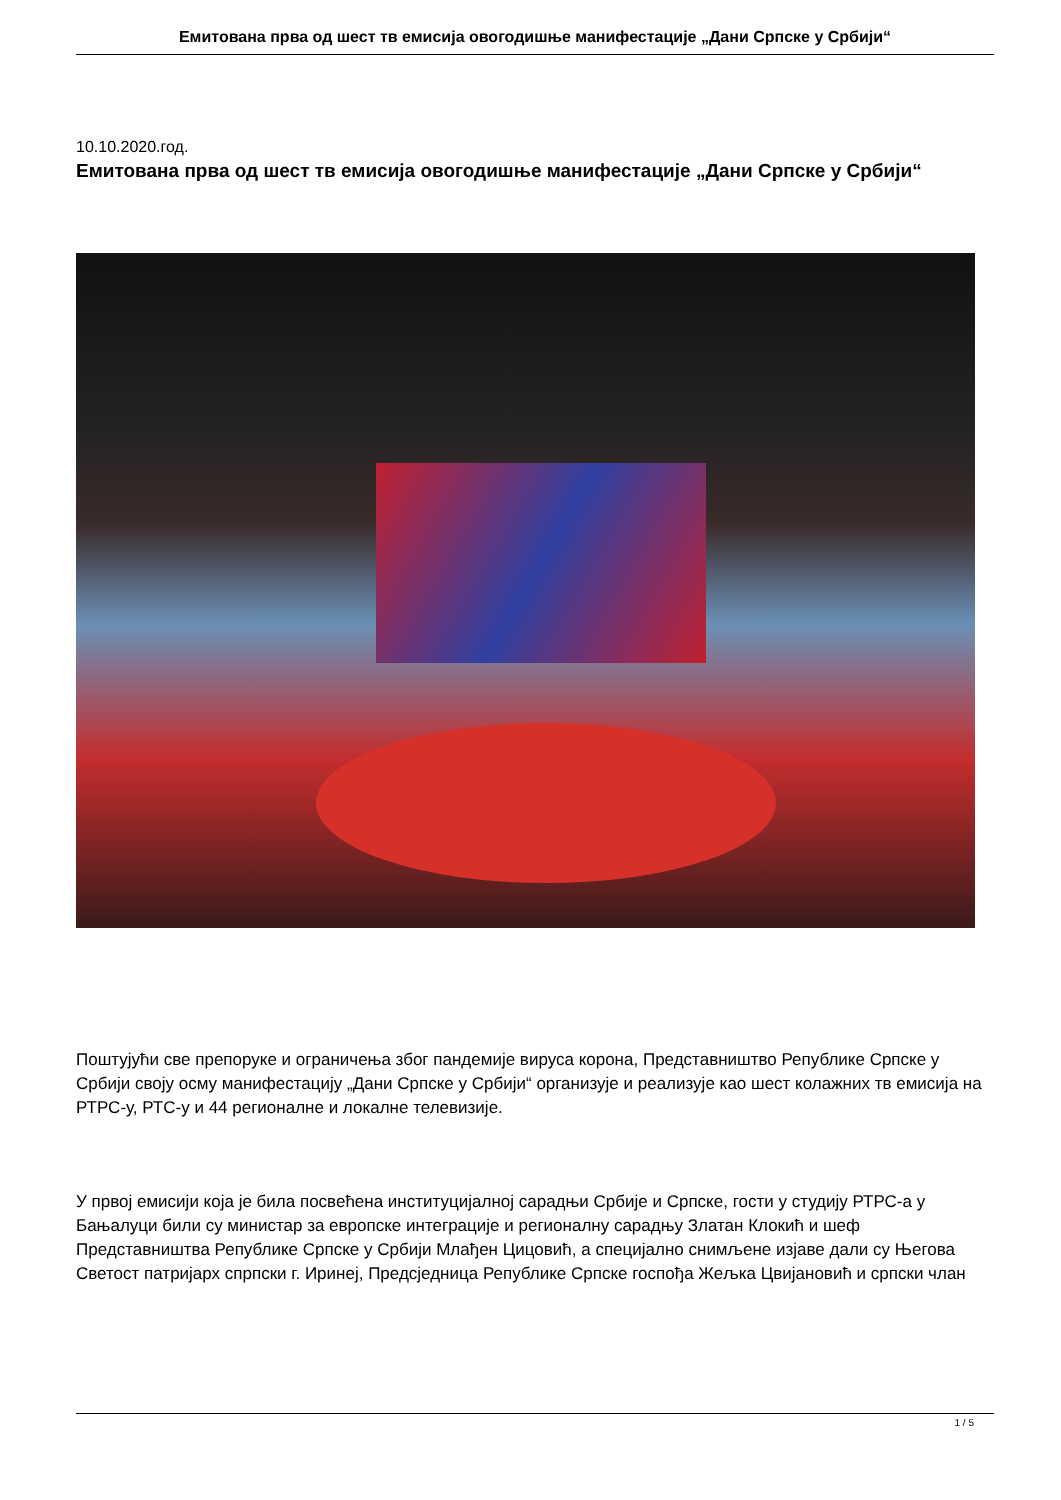Емитована прва од шест тв емисија овогодишње манифестације „Дани Српске у Србији“
10.10.2020.год.
Емитована прва од шест тв емисија овогодишње манифестације „Дани Српске у Србији“
Поштујући све препоруке и ограничења због пандемије вируса корона, Представништво Републике Српске у Србији своју осму манифестацију „Дани Српске у Србији“ организује и реализује као шест колажних тв емисија на РТРС-у, РТС-у и 44 регионалне и локалне телевизије.
У првој емисији која је била посвећена институцијалној сарадњи Србије и Српске, гости у студију РТРС-а у Бањалуци били су министар за европске интеграције и регионалну сарадњу Златан Клокић и шеф Представништва Републике Српске у Србији Млађен Цицовић, а специјално снимљене изјаве дали су Његова Светост патријарх спрпски г. Иринеј, Предсједница Републике Српске госпођа Жељка Цвијановић и српски члан
1 / 5